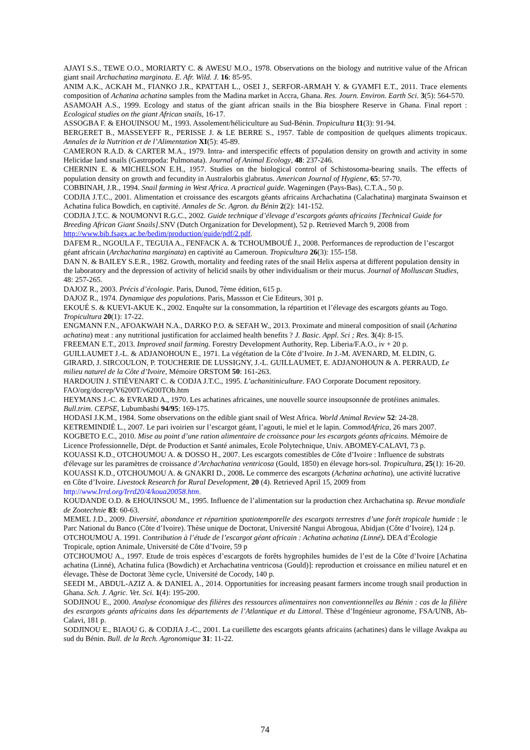AJAYI S.S., TEWE O.O., MORIARTY C. & AWESU M.O., 1978. Observations on the biology and nutritive value of the African giant snail Archachatina marginata. E. Afr. Wild. J. 16: 85-95.
ANIM A.K., ACKAH M., FIANKO J.R., KPATTAH L., OSEI J., SERFOR-ARMAH Y. & GYAMFI E.T., 2011. Trace elements composition of Achatina achatina samples from the Madina market in Accra, Ghana. Res. Journ. Environ. Earth Sci. 3(5): 564-570.
ASAMOAH A.S., 1999. Ecology and status of the giant african snails in the Bia biosphere Reserve in Ghana. Final report : Ecological studies on the giant African snails, 16-17.
ASSOGBA F. & EHOUINSOU M., 1993. Assolement/héliciculture au Sud-Bénin. Tropicultura 11(3): 91-94.
BERGERET B., MASSEYEFF R., PERISSE J. & LE BERRE S., 1957. Table de composition de quelques aliments tropicaux. Annales de la Nutrition et de l’Alimentation XI(5): 45-89.
CAMERON R.A.D. & CARTER M.A., 1979. Intra- and interspecific effects of population density on growth and activity in some Helicidae land snails (Gastropoda: Pulmonata). Journal of Animal Ecology, 48: 237-246.
CHERNIN E. & MICHELSON E.H., 1957. Studies on the biological control of Schistosoma-bearing snails. The effects of population density on growth and fecundity in Australorbis glabratus. American Journal of Hygiene, 65: 57-70.
COBBINAH, J.R., 1994. Snail farming in West Africa. A practical guide. Wageningen (Pays-Bas), C.T.A., 50 p.
CODJIA J.T.C., 2001. Alimentation et croissance des escargots géants africains Archachatina (Calachatina) marginata Swainson et Achatina fulica Bowdich, en captivité. Annales de Sc. Agron. du Bénin 2(2): 141-152.
CODJIA J.T.C. & NOUMONVI R.G.C., 2002. Guide technique d’élevage d’escargots géants africains [Technical Guide for Breeding African Giant Snails].SNV (Dutch Organization for Development), 52 p. Retrieved March 9, 2008 from http://www.bib.fsagx.ac.be/bedim/production/guide/pdf/2.pdf.
DAFEM R., NGOULA F., TEGUIA A., FENFACK A. & TCHOUMBOUÉ J., 2008. Performances de reproduction de l’escargot géant africain (Archachatina marginata) en captivité au Cameroun. Tropicultura 26(3): 155-158.
DAN N. & BAILEY S.E.R., 1982. Growth, mortality and feeding rates of the snail Helix aspersa at different population density in the laboratory and the depression of activity of helicid snails by other individualism or their mucus. Journal of Molluscan Studies, 48: 257-265.
DAJOZ R., 2003. Précis d’écologie. Paris, Dunod, 7ème édition, 615 p.
DAJOZ R., 1974. Dynamique des populations. Paris, Massson et Cie Editeurs, 301 p.
EKOUÉ S. & KUEVI-AKUE K., 2002. Enquête sur la consommation, la répartition et l’élevage des escargots géants au Togo. Tropicultura 20(1): 17-22.
ENGMANN F.N., AFOAKWAH N.A., DARKO P.O. & SEFAH W., 2013. Proximate and mineral composition of snail (Achatina achatina) meat : any nutritional justification for acclaimed health benefits ? J. Basic. Appl. Sci ; Res. 3(4): 8-15.
FREEMAN E.T., 2013. Improved snail farming. Forestry Development Authority, Rep. Liberia/F.A.O., iv + 20 p.
GUILLAUMET J.-L. & ADJANOHOUN E., 1971. La végétation de la Côte d’Ivoire. In J.-M. AVENARD, M. ELDIN, G. GIRARD, J. SIRCOULON, P. TOUCHERIE DE LUSSIGNY, J.-L. GUILLAUMET, E. ADJANOHOUN & A. PERRAUD, Le milieu naturel de la Côte d’Ivoire, Mémoire ORSTOM 50: 161-263.
HARDOUIN J. STIÉVENART C. & CODJA J.T.C., 1995. L’achanitiniculture. FAO Corporate Document repository. FAO/org/docrep/V6200T/v6200TOb.htm
HEYMANS J.-C. & EVRARD A., 1970. Les achatines africaines, une nouvelle source insoupsonnée de protéines animales. Bull.trim. CEPSE, Lubumbashi 94/95: 169-175.
HODASI J.K.M., 1984. Some observations on the edible giant snail of West Africa. World Animal Review 52: 24-28.
KETREMINDIÉ L., 2007. Le pari ivoirien sur l’escargot géant, l’agouti, le miel et le lapin. CommodAfrica, 26 mars 2007.
KOGBETO E.C., 2010. Mise au point d’une ration alimentaire de croissance pour les escargots géants africains. Mémoire de Licence Professionnelle, Dépt. de Production et Santé animales, Ecole Polytechnique, Univ. ABOMEY-CALAVI, 73 p.
KOUASSI K.D., OTCHOUMOU A. & DOSSO H., 2007. Les escargots comestibles de Côte d’Ivoire : Influence de substrats d'élevage sur les paramètres de croissance d’Archachatina ventricosa (Gould, 1850) en élevage hors-sol. Tropicultura, 25(1): 16-20.
KOUASSI K.D., OTCHOUMOU A. & GNAKRI D., 2008. Le commerce des escargots (Achatina achatina), une activité lucrative en Côte d’Ivoire. Livestock Research for Rural Development, 20 (4). Retrieved April 15, 2009 from http://www.Irrd.org/Irrd20/4/koua20058.htm.
KOUDANDE O.D. & EHOUINSOU M., 1995. Influence de l’alimentation sur la production chez Archachatina sp. Revue mondiale de Zootechnie 83: 60-63.
MEMEL J.D., 2009. Diversité, abondance et répartition spatiotemporelle des escargots terrestres d’une forêt tropicale humide : le Parc National du Banco (Côte d’Ivoire). Thèse unique de Doctorat, Université Nangui Abrogoua, Abidjan (Côte d’Ivoire), 124 p.
OTCHOUMOU A. 1991. Contribution à l’étude de l’escargot géant africain : Achatina achatina (Linné). DEA d’Écologie Tropicale, option Animale, Université de Côte d’Ivoire, 59 p
OTCHOUMOU A., 1997. Etude de trois espèces d’escargots de forêts hygrophiles humides de l’est de la Côte d’Ivoire [Achatina achatina (Linné), Achatina fulica (Bowdich) et Archachatina ventricosa (Gould)]: reproduction et croissance en milieu naturel et en élevage. Thèse de Doctorat 3ème cycle, Université de Cocody, 140 p.
SEEDI M., ABDUL-AZIZ A. & DANIEL A., 2014. Opportunities for increasing peasant farmers income trough snail production in Ghana. Sch. J. Agric. Vet. Sci. 1(4): 195-200.
SODJINOU E., 2000. Analyse économique des filières des ressources alimentaires non conventionnelles au Bénin : cas de la filière des escargots géants africains dans les départements de l’Atlantique et du Littoral. Thèse d’Ingénieur agronome, FSA/UNB, Ab-Calavi, 181 p.
SODJINOU E., BIAOU G. & CODJIA J.-C., 2001. La cueillette des escargots géants africains (achatines) dans le village Avakpa au sud du Bénin. Bull. de la Rech. Agronomique 31: 11-22.
74